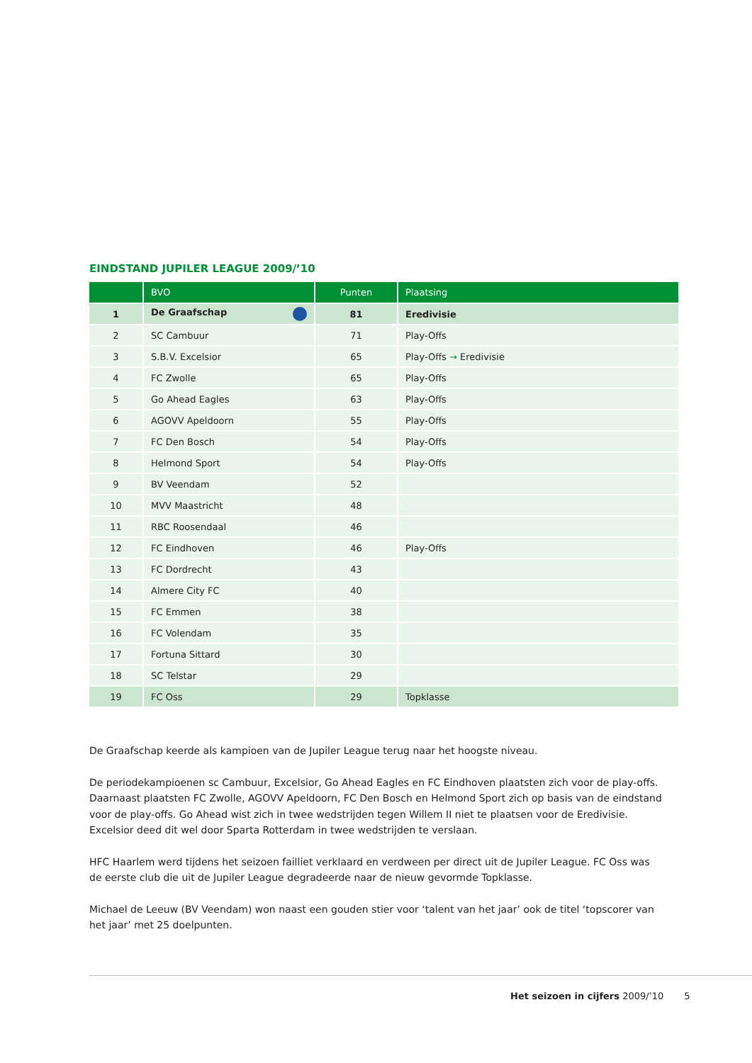EINDSTAND JUPILER LEAGUE 2009/’10
| | BVO | Punten | Plaatsing |
| --- | --- | --- | --- |
| 1 | De Graafschap | 81 | Eredivisie |
| 2 | SC Cambuur | 71 | Play-Offs |
| 3 | S.B.V. Excelsior | 65 | Play-Offs → Eredivisie |
| 4 | FC Zwolle | 65 | Play-Offs |
| 5 | Go Ahead Eagles | 63 | Play-Offs |
| 6 | AGOVV Apeldoorn | 55 | Play-Offs |
| 7 | FC Den Bosch | 54 | Play-Offs |
| 8 | Helmond Sport | 54 | Play-Offs |
| 9 | BV Veendam | 52 | |
| 10 | MVV Maastricht | 48 | |
| 11 | RBC Roosendaal | 46 | |
| 12 | FC Eindhoven | 46 | Play-Offs |
| 13 | FC Dordrecht | 43 | |
| 14 | Almere City FC | 40 | |
| 15 | FC Emmen | 38 | |
| 16 | FC Volendam | 35 | |
| 17 | Fortuna Sittard | 30 | |
| 18 | SC Telstar | 29 | |
| 19 | FC Oss | 29 | Topklasse |
De Graafschap keerde als kampioen van de Jupiler League terug naar het hoogste niveau.
De periodekampioenen sc Cambuur, Excelsior, Go Ahead Eagles en FC Eindhoven plaatsten zich voor de play-offs. Daarnaast plaatsten FC Zwolle, AGOVV Apeldoorn, FC Den Bosch en Helmond Sport zich op basis van de eindstand voor de play-offs. Go Ahead wist zich in twee wedstrijden tegen Willem II niet te plaatsen voor de Eredivisie. Excelsior deed dit wel door Sparta Rotterdam in twee wedstrijden te verslaan.
HFC Haarlem werd tijdens het seizoen failliet verklaard en verdween per direct uit de Jupiler League. FC Oss was de eerste club die uit de Jupiler League degradeerde naar de nieuw gevormde Topklasse.
Michael de Leeuw (BV Veendam) won naast een gouden stier voor ‘talent van het jaar’ ook de titel ‘topscorer van het jaar’ met 25 doelpunten.
Het seizoen in cijfers 2009/’10 5